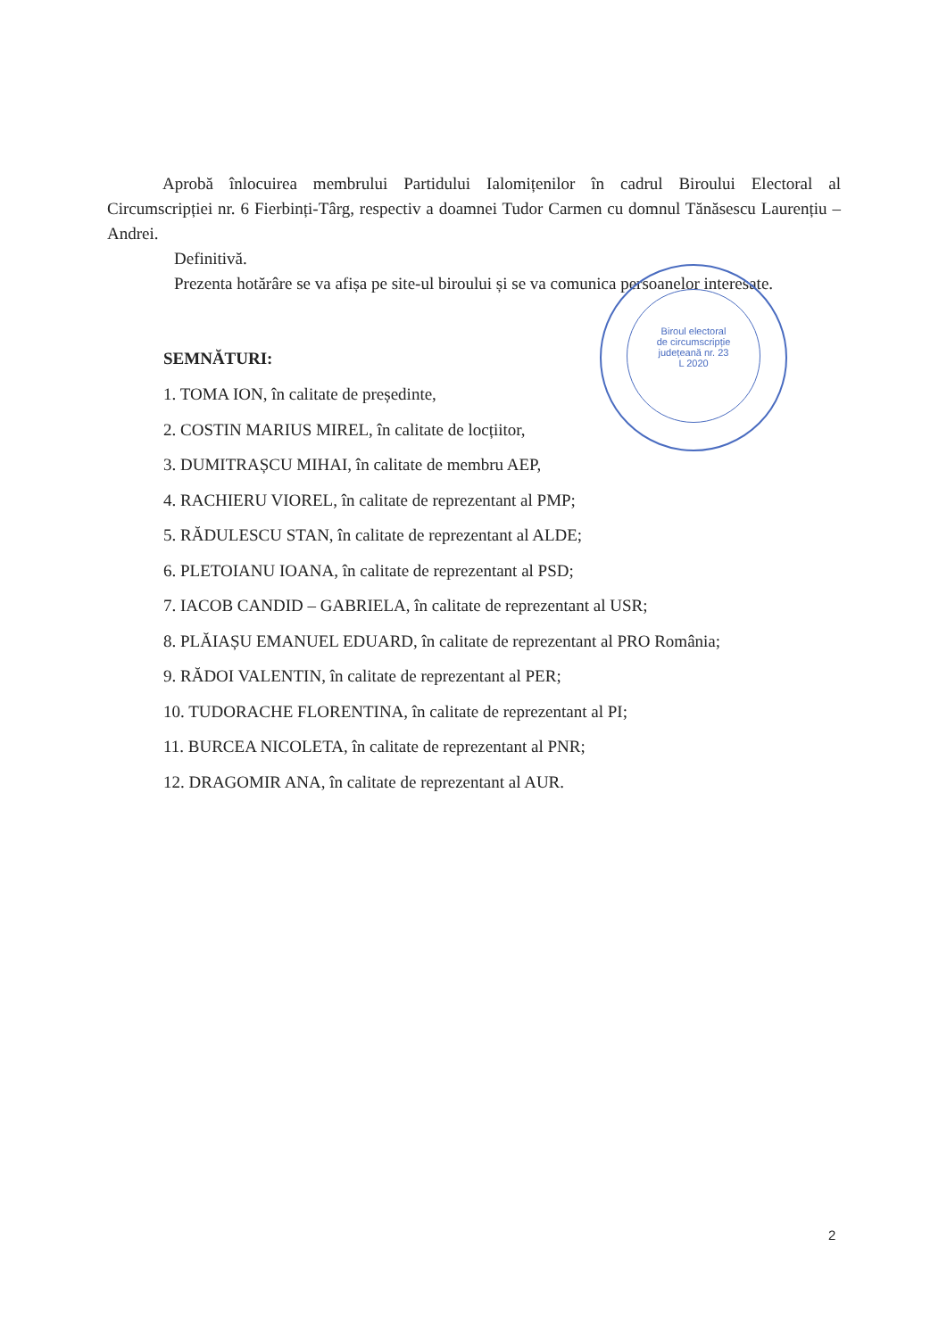Aprobă înlocuirea membrului Partidului Ialomițenilor în cadrul Biroului Electoral al Circumscripției nr. 6 Fierbinți-Târg, respectiv a doamnei Tudor Carmen cu domnul Tănăsescu Laurențiu – Andrei.
Definitivă.
Prezenta hotărâre se va afișa pe site-ul biroului și se va comunica persoanelor interesate.
SEMNĂTURI:
1. TOMA ION, în calitate de președinte,
2. COSTIN MARIUS MIREL, în calitate de locțiitor,
3. DUMITRAȘCU MIHAI, în calitate de membru AEP,
4. RACHIERU VIOREL, în calitate de reprezentant al PMP;
5. RĂDULESCU STAN, în calitate de reprezentant al ALDE;
6. PLETOIANU IOANA, în calitate de reprezentant al PSD;
7. IACOB CANDID – GABRIELA, în calitate de reprezentant al USR;
8. PLĂIAȘU EMANUEL EDUARD, în calitate de reprezentant al PRO România;
9. RĂDOI VALENTIN, în calitate de reprezentant al PER;
10. TUDORACHE FLORENTINA, în calitate de reprezentant al PI;
11. BURCEA NICOLETA, în calitate de reprezentant al PNR;
12. DRAGOMIR ANA, în calitate de reprezentant al AUR.
Biroul electoral
de circumscripție
județeană nr. 23
L 2020
2